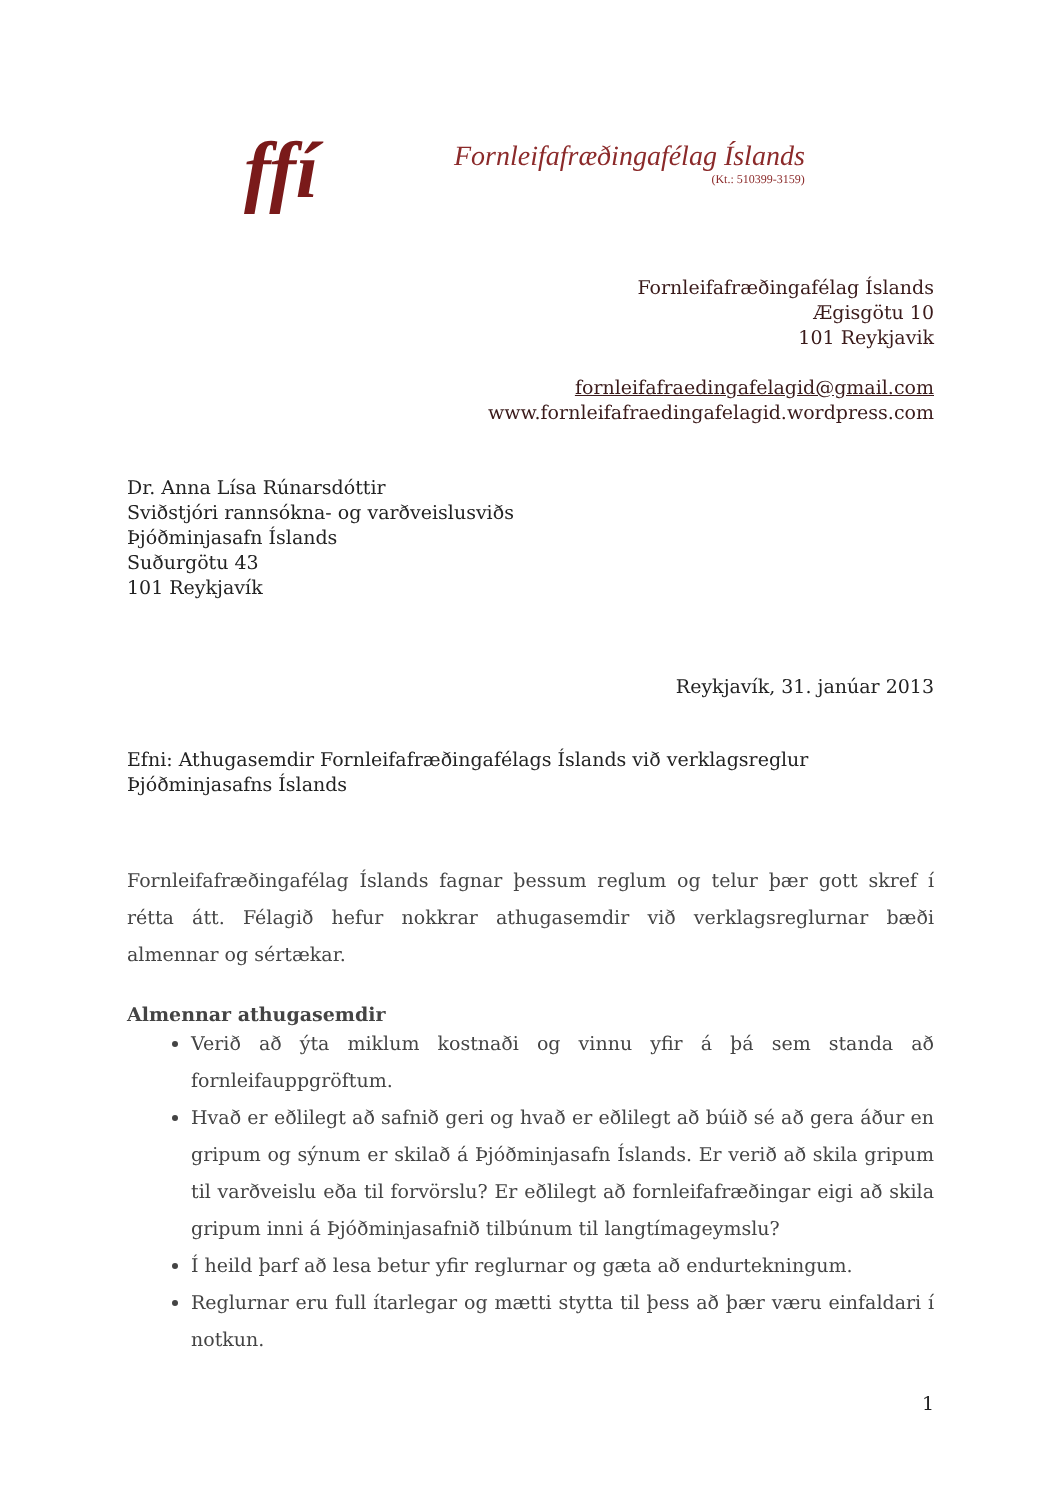ffí
Fornleifafræðingafélag Íslands
(Kt.: 510399-3159)
Fornleifafræðingafélag Íslands
Ægisgötu 10
101 Reykjavik
fornleifafraedingafelagid@gmail.com
www.fornleifafraedingafelagid.wordpress.com
Dr. Anna Lísa Rúnarsdóttir
Sviðstjóri rannsókna- og varðveislusviðs
Þjóðminjasafn Íslands
Suðurgötu 43
101 Reykjavík
Reykjavík, 31. janúar 2013
Efni: Athugasemdir Fornleifafræðingafélags Íslands við verklagsreglur Þjóðminjasafns Íslands
Fornleifafræðingafélag Íslands fagnar þessum reglum og telur þær gott skref í rétta átt. Félagið hefur nokkrar athugasemdir við verklagsreglurnar bæði almennar og sértækar.
Almennar athugasemdir
Verið að ýta miklum kostnaði og vinnu yfir á þá sem standa að fornleifauppgröftum.
Hvað er eðlilegt að safnið geri og hvað er eðlilegt að búið sé að gera áður en gripum og sýnum er skilað á Þjóðminjasafn Íslands. Er verið að skila gripum til varðveislu eða til forvörslu? Er eðlilegt að fornleifafræðingar eigi að skila gripum inni á Þjóðminjasafnið tilbúnum til langtímageymslu?
Í heild þarf að lesa betur yfir reglurnar og gæta að endurtekningum.
Reglurnar eru full ítarlegar og mætti stytta til þess að þær væru einfaldari í notkun.
1